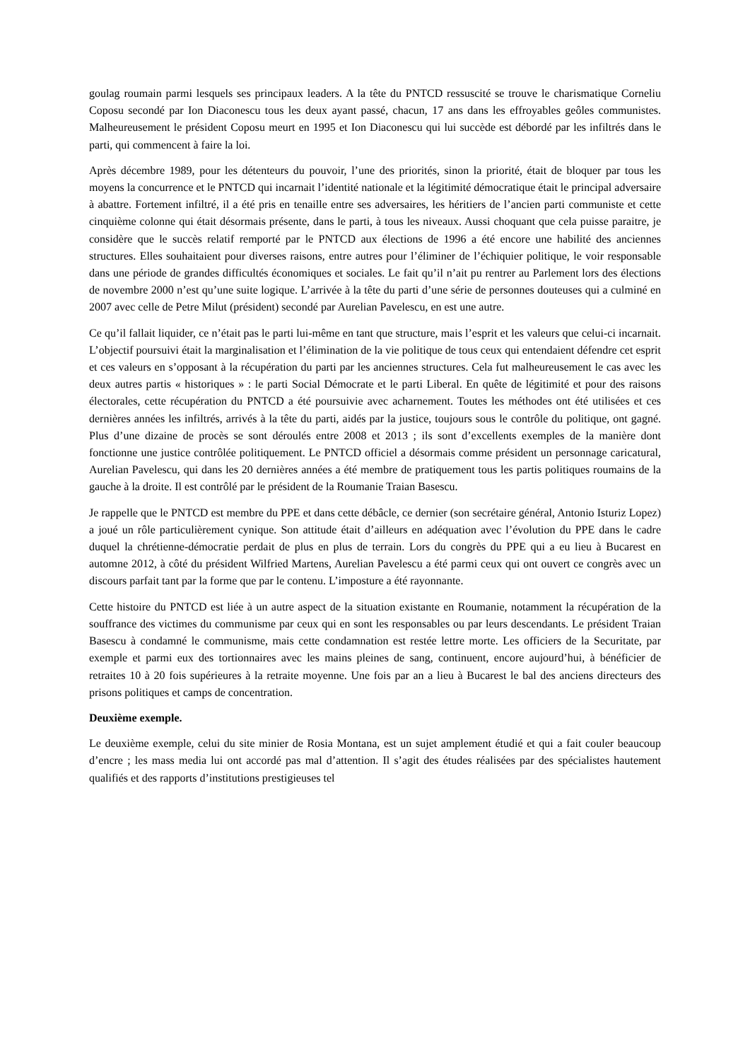goulag roumain parmi lesquels ses principaux leaders. A la tête du PNTCD ressuscité se trouve le charismatique Corneliu Coposu secondé par Ion Diaconescu tous les deux ayant passé, chacun, 17 ans dans les effroyables geôles communistes. Malheureusement le président Coposu meurt en 1995 et Ion Diaconescu qui lui succède est débordé par les infiltrés dans le parti, qui commencent à faire la loi.
Après décembre 1989, pour les détenteurs du pouvoir, l’une des priorités, sinon la priorité, était de bloquer par tous les moyens la concurrence et le PNTCD qui incarnait l’identité nationale et la légitimité démocratique était le principal adversaire à abattre. Fortement infiltré, il a été pris en tenaille entre ses adversaires, les héritiers de l’ancien parti communiste et cette cinquième colonne qui était désormais présente, dans le parti, à tous les niveaux. Aussi choquant que cela puisse paraitre, je considère que le succès relatif remporté par le PNTCD aux élections de 1996 a été encore une habilité des anciennes structures. Elles souhaitaient pour diverses raisons, entre autres pour l’éliminer de l’échiquier politique, le voir responsable dans une période de grandes difficultés économiques et sociales. Le fait qu’il n’ait pu rentrer au Parlement lors des élections de novembre 2000 n’est qu’une suite logique. L’arrivée à la tête du parti d’une série de personnes douteuses qui a culminé en 2007 avec celle de Petre Milut (président) secondé par Aurelian Pavelescu, en est une autre.
Ce qu’il fallait liquider, ce n’était pas le parti lui-même en tant que structure, mais l’esprit et les valeurs que celui-ci incarnait. L’objectif poursuivi était la marginalisation et l’élimination de la vie politique de tous ceux qui entendaient défendre cet esprit et ces valeurs en s’opposant à la récupération du parti par les anciennes structures. Cela fut malheureusement le cas avec les deux autres partis « historiques » : le parti Social Démocrate et le parti Liberal. En quête de légitimité et pour des raisons électorales, cette récupération du PNTCD a été poursuivie avec acharnement. Toutes les méthodes ont été utilisées et ces dernières années les infiltrés, arrivés à la tête du parti, aidés par la justice, toujours sous le contrôle du politique, ont gagné. Plus d’une dizaine de procès se sont déroulés entre 2008 et 2013 ; ils sont d’excellents exemples de la manière dont fonctionne une justice contrôlée politiquement. Le PNTCD officiel a désormais comme président un personnage caricatural, Aurelian Pavelescu, qui dans les 20 dernières années a été membre de pratiquement tous les partis politiques roumains de la gauche à la droite. Il est contrôlé par le président de la Roumanie Traian Basescu.
Je rappelle que le PNTCD est membre du PPE et dans cette débâcle, ce dernier (son secrétaire général, Antonio Isturiz Lopez) a joué un rôle particulièrement cynique. Son attitude était d’ailleurs en adéquation avec l’évolution du PPE dans le cadre duquel la chrétienne-démocratie perdait de plus en plus de terrain. Lors du congrès du PPE qui a eu lieu à Bucarest en automne 2012, à côté du président Wilfried Martens, Aurelian Pavelescu a été parmi ceux qui ont ouvert ce congrès avec un discours parfait tant par la forme que par le contenu. L’imposture a été rayonnante.
Cette histoire du PNTCD est liée à un autre aspect de la situation existante en Roumanie, notamment la récupération de la souffrance des victimes du communisme par ceux qui en sont les responsables ou par leurs descendants. Le président Traian Basescu à condamné le communisme, mais cette condamnation est restée lettre morte. Les officiers de la Securitate, par exemple et parmi eux des tortionnaires avec les mains pleines de sang, continuent, encore aujourd’hui, à bénéficier de retraites 10 à 20 fois supérieures à la retraite moyenne. Une fois par an a lieu à Bucarest le bal des anciens directeurs des prisons politiques et camps de concentration.
Deuxième exemple.
Le deuxième exemple, celui du site minier de Rosia Montana, est un sujet amplement étudié et qui a fait couler beaucoup d’encre ; les mass media lui ont accordé pas mal d’attention. Il s’agit des études réalisées par des spécialistes hautement qualifiés et des rapports d’institutions prestigieuses tel